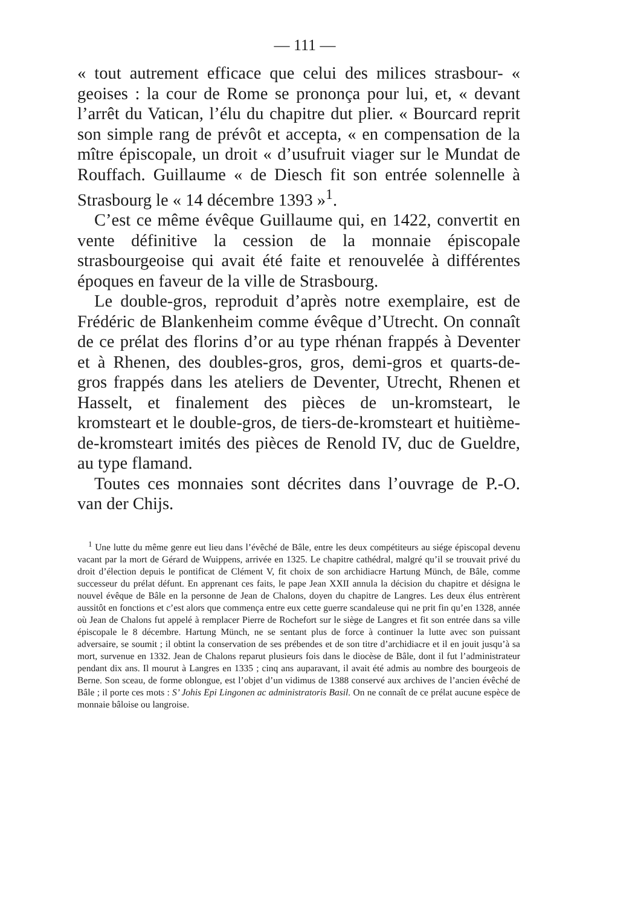— 111 —
« tout autrement efficace que celui des milices strasbour- « geoises : la cour de Rome se prononça pour lui, et, « devant l’arrêt du Vatican, l’élu du chapitre dut plier. « Bourcard reprit son simple rang de prévôt et accepta, « en compensation de la mître épiscopale, un droit « d’usufruit viager sur le Mundat de Rouffach. Guillaume « de Diesch fit son entrée solennelle à Strasbourg le « 14 décembre 1393 »<sup>1</sup>.
C’est ce même évêque Guillaume qui, en 1422, convertit en vente définitive la cession de la monnaie épiscopale strasbourgeoise qui avait été faite et renouvelée à différentes époques en faveur de la ville de Strasbourg.
Le double-gros, reproduit d’après notre exemplaire, est de Frédéric de Blankenheim comme évêque d’Utrecht. On connaît de ce prélat des florins d’or au type rhénan frappés à Deventer et à Rhenen, des doubles-gros, gros, demi-gros et quarts-de-gros frappés dans les ateliers de Deventer, Utrecht, Rhenen et Hasselt, et finalement des pièces de un-kromsteart, le kromsteart et le double-gros, de tiers-de-kromsteart et huitième-de-kromsteart imités des pièces de Renold IV, duc de Gueldre, au type flamand.
Toutes ces monnaies sont décrites dans l’ouvrage de P.-O. van der Chijs.
<sup>1</sup> Une lutte du même genre eut lieu dans l’évêché de Bâle, entre les deux compétiteurs au siége épiscopal devenu vacant par la mort de Gérard de Wuippens, arrivée en 1325. Le chapitre cathédral, malgré qu’il se trouvait privé du droit d’élection depuis le pontificat de Clément V, fit choix de son archidiacre Hartung Münch, de Bâle, comme successeur du prélat défunt. En apprenant ces faits, le pape Jean XXII annula la décision du chapitre et désigna le nouvel évêque de Bâle en la personne de Jean de Chalons, doyen du chapitre de Langres. Les deux élus entrèrent aussitôt en fonctions et c’est alors que commença entre eux cette guerre scandaleuse qui ne prit fin qu’en 1328, année où Jean de Chalons fut appelé à remplacer Pierre de Rochefort sur le siège de Langres et fit son entrée dans sa ville épiscopale le 8 décembre. Hartung Münch, ne se sentant plus de force à continuer la lutte avec son puissant adversaire, se soumit ; il obtint la conservation de ses prébendes et de son titre d’archidiacre et il en jouit jusqu’à sa mort, survenue en 1332. Jean de Chalons reparut plusieurs fois dans le diocèse de Bâle, dont il fut l’administrateur pendant dix ans. Il mourut à Langres en 1335 ; cinq ans auparavant, il avait été admis au nombre des bourgeois de Berne. Son sceau, de forme oblongue, est l’objet d’un vidimus de 1388 conservé aux archives de l’ancien évêché de Bâle ; il porte ces mots : S’ Johis Epi Lingonen ac administratoris Basil. On ne connaît de ce prélat aucune espèce de monnaie bâloise ou langroise.